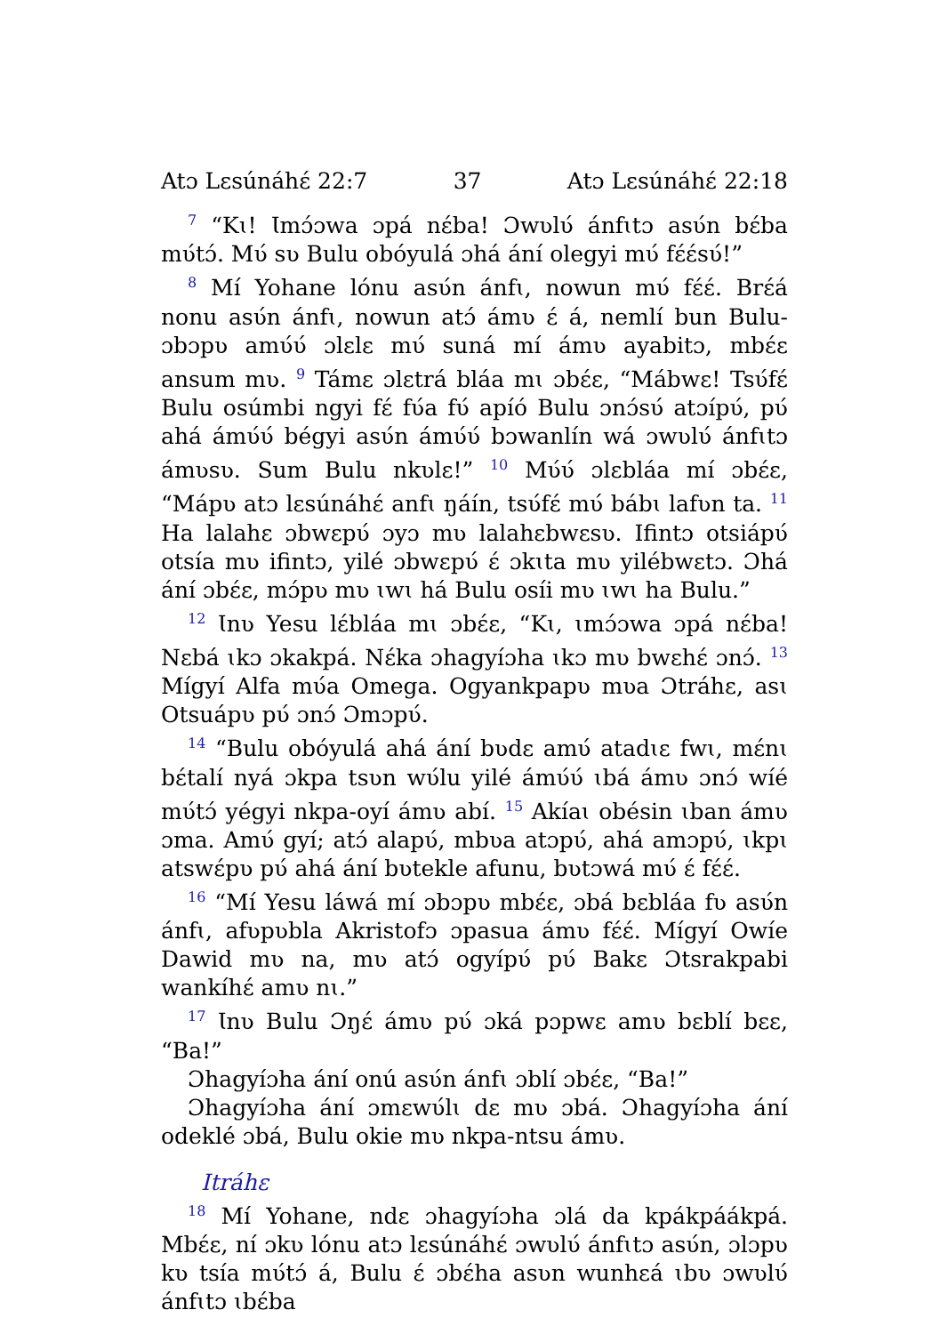Atɔ Lɛsúnáhɛ́ 22:7 37 Atɔ Lɛsúnáhɛ́ 22:18
<sup>7</sup> “Kɩ! Ɩmɔ́ɔwa ɔpá nɛ́ba! Ɔwʋlʋ́ ánfɩtɔ asʋ́n bɛ́ba mʋ́tɔ́. Mʋ́ sʋ Bulu obóyulá ɔhá ání olegyi mʋ́ fɛ́ɛ́sʋ́!”
<sup>8</sup> Mí Yohane lónu asʋ́n ánfɩ, nowun mʋ́ fɛ́ɛ́. Brɛ́á nonu asʋ́n ánfɩ, nowun atɔ́ ámʋ ɛ́ á, nemlí bun Bulu-ɔbɔpʋ amʋ́ʋ́ ɔlɛlɛ mʋ́ suná mí ámʋ ayabitɔ, mbɛ́ɛ ansum mʋ. <sup>9</sup> Támɛ ɔlɛtrá bláa mɩ ɔbɛ́ɛ, “Mábwɛ! Tsʋ́fɛ́ Bulu osúmbi ngyi fɛ́ fʋ́a fʋ́ apíó Bulu ɔnɔ́sʋ́ atɔípʋ́, pʋ́ ahá ámʋ́ʋ́ bégyi asʋ́n ámʋ́ʋ́ bɔwanlín wá ɔwʋlʋ́ ánfɩtɔ ámʋsʋ. Sum Bulu nkʋlɛ!” <sup>10</sup> Mʋ́ʋ́ ɔlɛbláa mí ɔbɛ́ɛ, “Mápʋ atɔ lɛsúnáhɛ́ anfɩ ŋáín, tsʋ́fɛ́ mʋ́ bábɩ lafʋn ta. <sup>11</sup> Ha lalahɛ ɔbwɛpʋ́ ɔyɔ mʋ lalahɛbwɛsʋ. Ifintɔ otsiápʋ́ otsía mʋ ifintɔ, yilé ɔbwɛpʋ́ ɛ́ ɔkɩta mʋ yilébwɛtɔ. Ɔhá ání ɔbɛ́ɛ, mɔ́pʋ mʋ ɩwɩ há Bulu osíi mʋ ɩwɩ ha Bulu.”
<sup>12</sup> Ɩnʋ Yesu lɛ́bláa mɩ ɔbɛ́ɛ, “Kɩ, ɩmɔ́ɔwa ɔpá nɛ́ba! Nɛbá ɩkɔ ɔkakpá. Nɛ́ka ɔhagyíɔha ɩkɔ mʋ bwɛhɛ́ ɔnɔ́. <sup>13</sup> Mígyí Alfa mʋ́a Omega. Ogyankpapʋ mʋa Ɔtráhɛ, asɩ Otsuápʋ pʋ́ ɔnɔ́ Ɔmɔpʋ́.
<sup>14</sup> “Bulu obóyulá ahá ání bʋdɛ amʋ́ atadɩɛ fwɩ, mɛ́nɩ bɛ́talí nyá ɔkpa tsʋn wʋ́lu yilé ámʋ́ʋ́ ɩbá ámʋ ɔnɔ́ wíé mʋ́tɔ́ yégyi nkpa-oyí ámʋ abí. <sup>15</sup> Akíaɩ obésin ɩban ámʋ ɔma. Amʋ́ gyí; atɔ́ alapʋ́, mbʋa atɔpʋ́, ahá amɔpʋ́, ɩkpɩ atswɛ́pʋ pʋ́ ahá ání bʋtekle afunu, bʋtɔwá mʋ́ ɛ́ fɛ́ɛ́.
<sup>16</sup> “Mí Yesu láwá mí ɔbɔpʋ mbɛ́ɛ, ɔbá bɛbláa fʋ asʋ́n ánfɩ, afʋpʋbla Akristofɔ ɔpasua ámʋ fɛ́ɛ́. Mígyí Owíe Dawid mʋ na, mʋ atɔ́ ogyípʋ́ pʋ́ Bakɛ Ɔtsrakpabi wankíhɛ́ amʋ nɩ.”
<sup>17</sup> Ɩnʋ Bulu Ɔŋɛ́ ámʋ pʋ́ ɔká pɔpwɛ amʋ bɛblí bɛɛ, “Ba!”
Ɔhagyíɔha ání onú asʋ́n ánfɩ ɔblí ɔbɛ́ɛ, “Ba!”
Ɔhagyíɔha ání ɔmɛwʋ́lɩ dɛ mʋ ɔbá. Ɔhagyíɔha ání odeklé ɔbá, Bulu okie mʋ nkpa-ntsu ámʋ.
Itráhɛ
<sup>18</sup> Mí Yohane, ndɛ ɔhagyíɔha ɔlá da kpákpáákpá. Mbɛ́ɛ, ní ɔkʋ lónu atɔ lɛsúnáhɛ́ ɔwʋlʋ́ ánfɩtɔ asʋ́n, ɔlɔpʋ kʋ tsía mʋ́tɔ́ á, Bulu ɛ́ ɔbɛ́ha asʋn wunhɛá ɩbʋ ɔwʋlʋ́ ánfɩtɔ ɩbɛ́ba